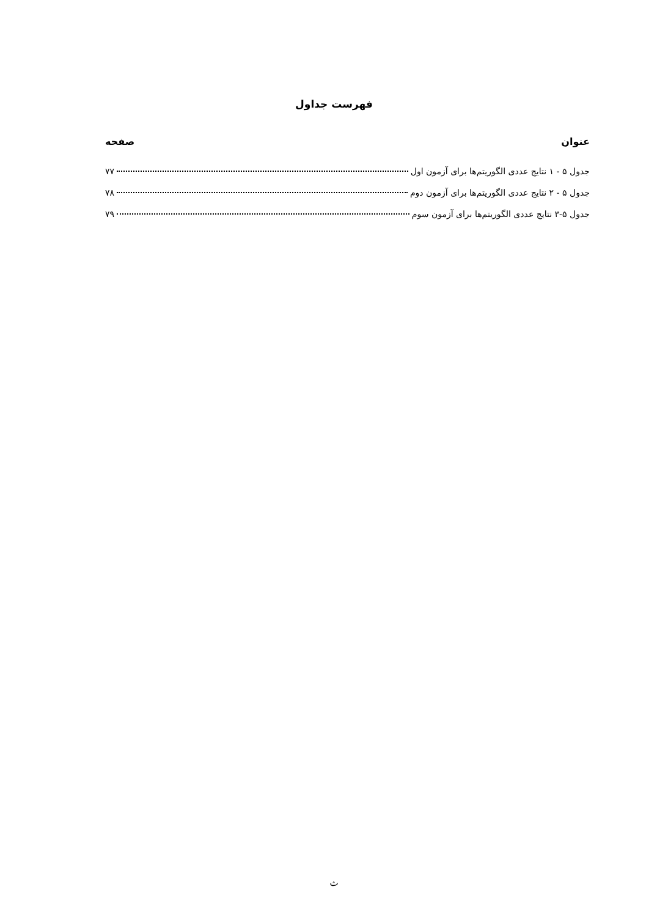فهرست جداول
عنوان صفحه
جدول ۵ - ۱ نتایج عددی الگوریتم‌ها برای آزمون اول ۷۷
جدول ۵ - ۲ نتایج عددی الگوریتم‌ها برای آزمون دوم ۷۸
جدول ۵-۳ نتایج عددی الگوریتم‌ها برای آزمون سوم ۷۹
ث